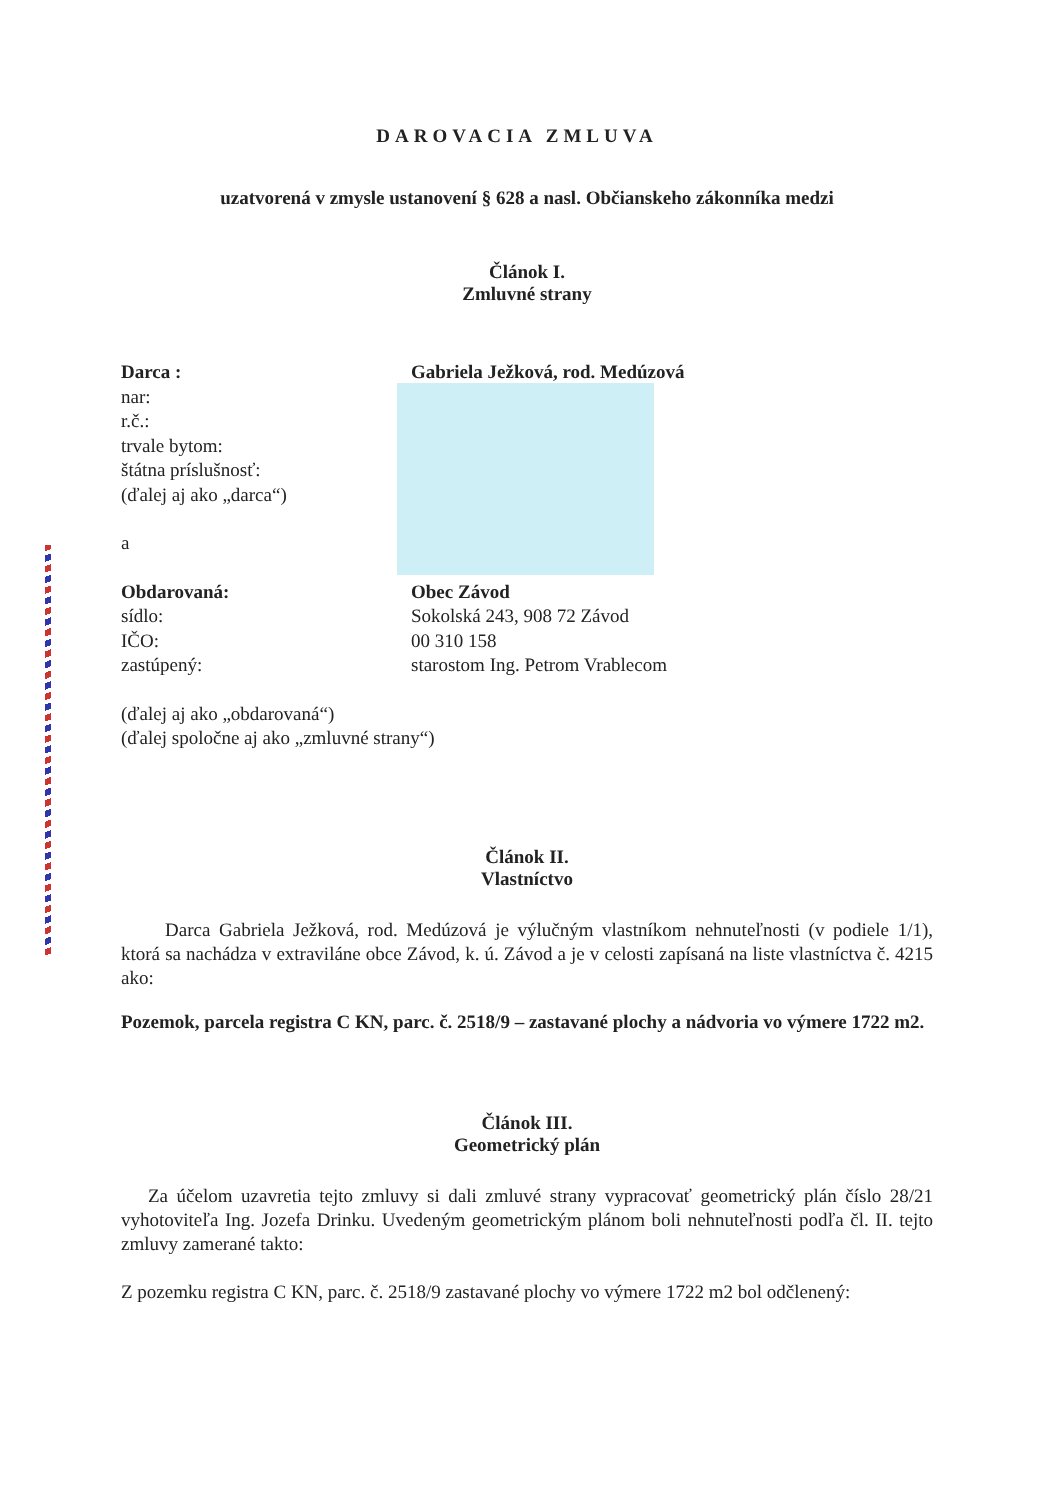DAROVACIA ZMLUVA
uzatvorená v zmysle ustanovení § 628 a nasl. Občianskeho zákonníka medzi
Článok I.
Zmluvné strany
Darca : Gabriela Ježková, rod. Medúzová
nar:
r.č.:
trvale bytom:
štátna príslušnosť:
(ďalej aj ako „darca“)
a
Obdarovaná: Obec Závod
sídlo: Sokolská 243, 908 72 Závod
IČO: 00 310 158
zastúpený: starostom Ing. Petrom Vrablecom
(ďalej aj ako „obdarovaná“)
(ďalej spoločne aj ako „zmluvné strany“)
Článok II.
Vlastníctvo
Darca Gabriela Ježková, rod. Medúzová je výlučným vlastníkom nehnuteľnosti (v podiele 1/1), ktorá sa nachádza v extraviláne obce Závod, k. ú. Závod a je v celosti zapísaná na liste vlastníctva č. 4215 ako:
Pozemok, parcela registra C KN, parc. č. 2518/9 – zastavané plochy a nádvoria vo výmere 1722 m2.
Článok III.
Geometrický plán
Za účelom uzavretia tejto zmluvy si dali zmluvé strany vypracovať geometrický plán číslo 28/21 vyhotoviteľa Ing. Jozefa Drinku. Uvedeným geometrickým plánom boli nehnuteľnosti podľa čl. II. tejto zmluvy zamerané takto:
Z pozemku registra C KN, parc. č. 2518/9 zastavané plochy vo výmere 1722 m2 bol odčlenený: